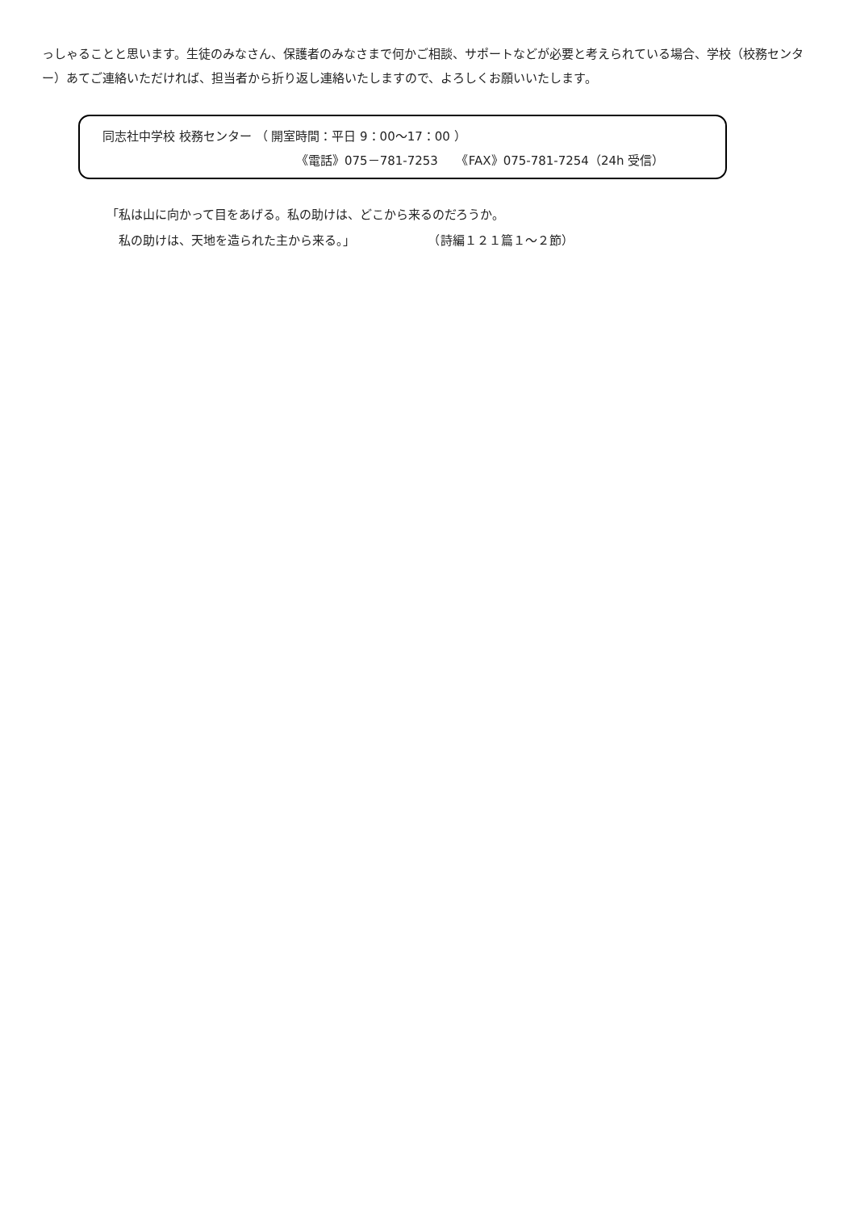っしゃることと思います。生徒のみなさん、保護者のみなさまで何かご相談、サポートなどが必要と考えられている場合、学校（校務センター）あてご連絡いただければ、担当者から折り返し連絡いたしますので、よろしくお願いいたします。
同志社中学校 校務センター （ 開室時間：平日 9：00～17：00 ）
《電話》075－781-7253　　《FAX》075-781-7254（24h 受信）
「私は山に向かって目をあげる。私の助けは、どこから来るのだろうか。
　私の助けは、天地を造られた主から来る。」　　　　　　　（詩編１２１篇１～２節）